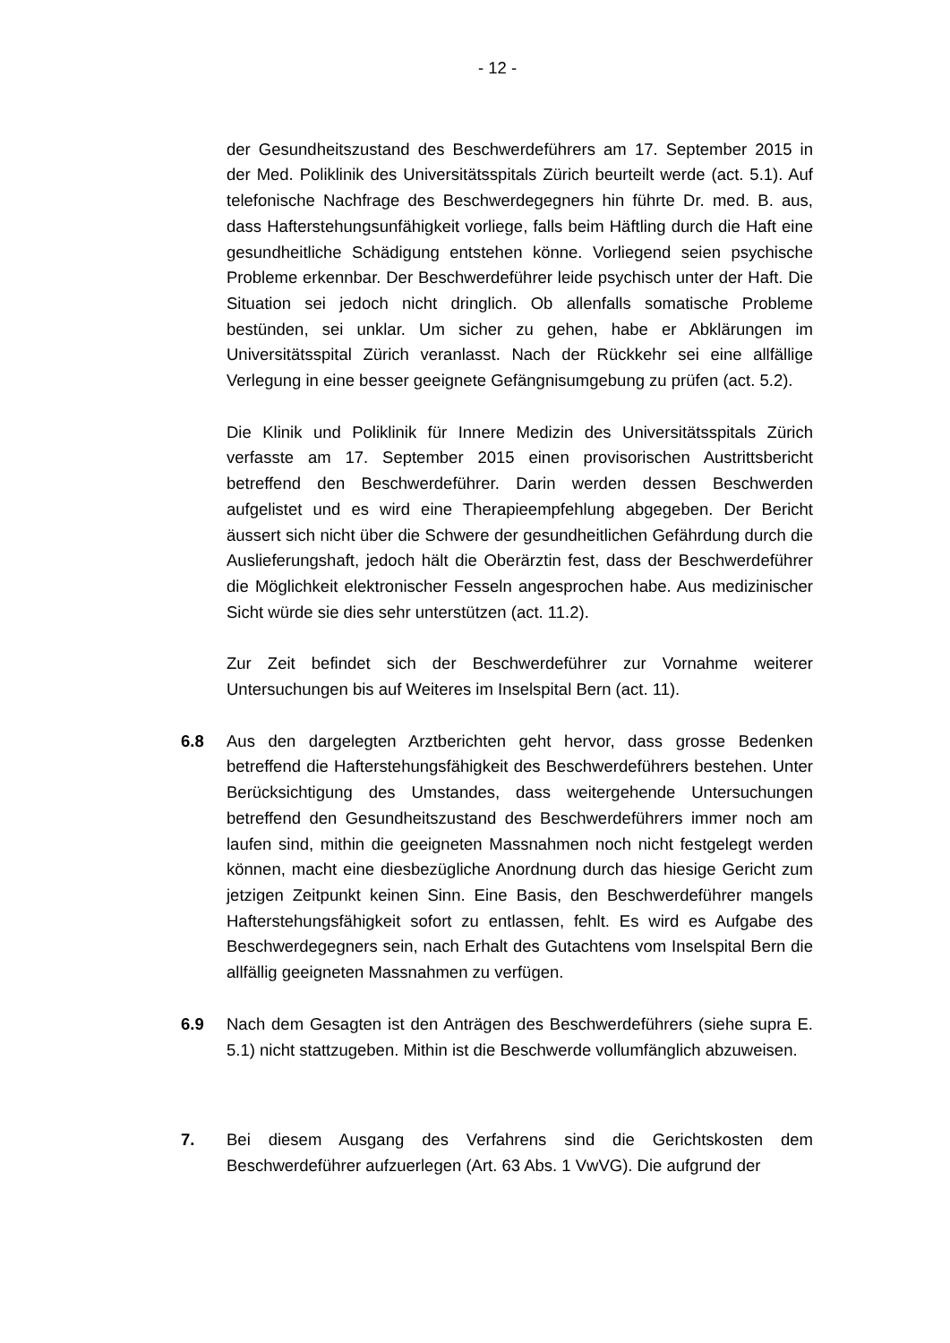- 12 -
der Gesundheitszustand des Beschwerdeführers am 17. September 2015 in der Med. Poliklinik des Universitätsspitals Zürich beurteilt werde (act. 5.1). Auf telefonische Nachfrage des Beschwerdegegners hin führte Dr. med. B. aus, dass Hafterstehungsunfähigkeit vorliege, falls beim Häftling durch die Haft eine gesundheitliche Schädigung entstehen könne. Vorliegend seien psychische Probleme erkennbar. Der Beschwerdeführer leide psychisch unter der Haft. Die Situation sei jedoch nicht dringlich. Ob allenfalls somatische Probleme bestünden, sei unklar. Um sicher zu gehen, habe er Abklärungen im Universitätsspital Zürich veranlasst. Nach der Rückkehr sei eine allfällige Verlegung in eine besser geeignete Gefängnisumgebung zu prüfen (act. 5.2).
Die Klinik und Poliklinik für Innere Medizin des Universitätsspitals Zürich verfasste am 17. September 2015 einen provisorischen Austrittsbericht betreffend den Beschwerdeführer. Darin werden dessen Beschwerden aufgelistet und es wird eine Therapieempfehlung abgegeben. Der Bericht äussert sich nicht über die Schwere der gesundheitlichen Gefährdung durch die Auslieferungshaft, jedoch hält die Oberärztin fest, dass der Beschwerdeführer die Möglichkeit elektronischer Fesseln angesprochen habe. Aus medizinischer Sicht würde sie dies sehr unterstützen (act. 11.2).
Zur Zeit befindet sich der Beschwerdeführer zur Vornahme weiterer Untersuchungen bis auf Weiteres im Inselspital Bern (act. 11).
6.8 Aus den dargelegten Arztberichten geht hervor, dass grosse Bedenken betreffend die Hafterstehungsfähigkeit des Beschwerdeführers bestehen. Unter Berücksichtigung des Umstandes, dass weitergehende Untersuchungen betreffend den Gesundheitszustand des Beschwerdeführers immer noch am laufen sind, mithin die geeigneten Massnahmen noch nicht festgelegt werden können, macht eine diesbezügliche Anordnung durch das hiesige Gericht zum jetzigen Zeitpunkt keinen Sinn. Eine Basis, den Beschwerdeführer mangels Hafterstehungsfähigkeit sofort zu entlassen, fehlt. Es wird es Aufgabe des Beschwerdegegners sein, nach Erhalt des Gutachtens vom Inselspital Bern die allfällig geeigneten Massnahmen zu verfügen.
6.9 Nach dem Gesagten ist den Anträgen des Beschwerdeführers (siehe supra E. 5.1) nicht stattzugeben. Mithin ist die Beschwerde vollumfänglich abzuweisen.
7. Bei diesem Ausgang des Verfahrens sind die Gerichtskosten dem Beschwerdeführer aufzuerlegen (Art. 63 Abs. 1 VwVG). Die aufgrund der